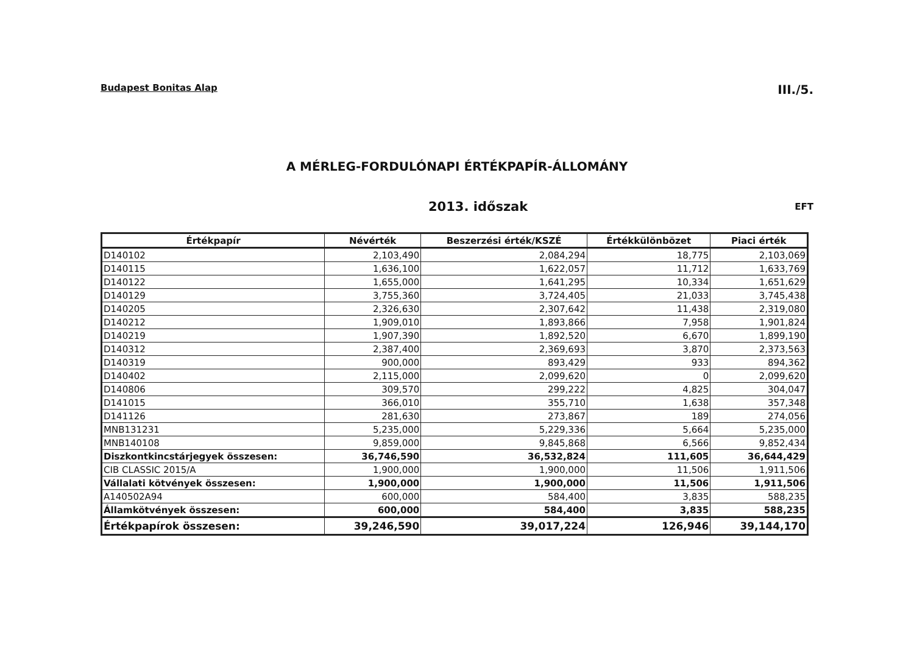Budapest Bonitas Alap III./5.
A MÉRLEG-FORDULÓNAPI ÉRTÉKPAPÍR-ÁLLOMÁNY
2013. időszak EFT
| Értékpapír | Névérték | Beszerzési érték/KSZÉ | Értékkülönbözet | Piaci érték |
| --- | --- | --- | --- | --- |
| D140102 | 2,103,490 | 2,084,294 | 18,775 | 2,103,069 |
| D140115 | 1,636,100 | 1,622,057 | 11,712 | 1,633,769 |
| D140122 | 1,655,000 | 1,641,295 | 10,334 | 1,651,629 |
| D140129 | 3,755,360 | 3,724,405 | 21,033 | 3,745,438 |
| D140205 | 2,326,630 | 2,307,642 | 11,438 | 2,319,080 |
| D140212 | 1,909,010 | 1,893,866 | 7,958 | 1,901,824 |
| D140219 | 1,907,390 | 1,892,520 | 6,670 | 1,899,190 |
| D140312 | 2,387,400 | 2,369,693 | 3,870 | 2,373,563 |
| D140319 | 900,000 | 893,429 | 933 | 894,362 |
| D140402 | 2,115,000 | 2,099,620 | 0 | 2,099,620 |
| D140806 | 309,570 | 299,222 | 4,825 | 304,047 |
| D141015 | 366,010 | 355,710 | 1,638 | 357,348 |
| D141126 | 281,630 | 273,867 | 189 | 274,056 |
| MNB131231 | 5,235,000 | 5,229,336 | 5,664 | 5,235,000 |
| MNB140108 | 9,859,000 | 9,845,868 | 6,566 | 9,852,434 |
| Diszkontkincstárjegyek összesen: | 36,746,590 | 36,532,824 | 111,605 | 36,644,429 |
| CIB CLASSIC 2015/A | 1,900,000 | 1,900,000 | 11,506 | 1,911,506 |
| Vállalati kötvények összesen: | 1,900,000 | 1,900,000 | 11,506 | 1,911,506 |
| A140502A94 | 600,000 | 584,400 | 3,835 | 588,235 |
| Államkötvények összesen: | 600,000 | 584,400 | 3,835 | 588,235 |
| Értékpapírok összesen: | 39,246,590 | 39,017,224 | 126,946 | 39,144,170 |